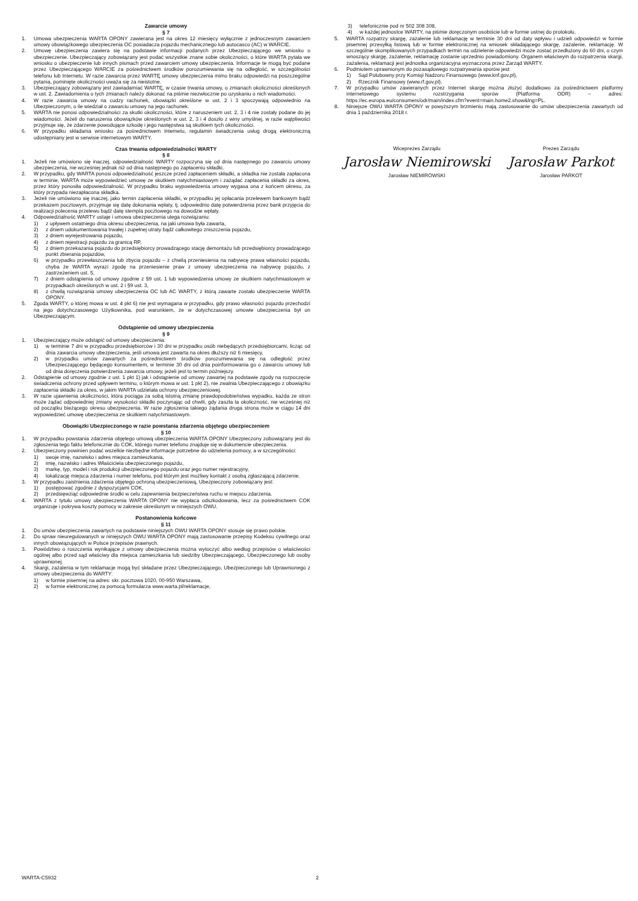Zawarcie umowy
§ 7
1. Umowa ubezpieczenia WARTA OPONY zawierana jest na okres 12 miesięcy wyłącznie z jednoczesnym zawarciem umowy obowiązkowego ubezpieczenia OC posiadacza pojazdu mechanicznego lub autocasco (AC) w WARCIE.
2. Umowę ubezpieczenia zawiera się na podstawie informacji podanych przez Ubezpieczającego we wniosku o ubezpieczenie. Ubezpieczający zobowiązany jest podać wszystkie znane sobie okoliczności, o które WARTA pytała we wniosku o ubezpieczenie lub innych pismach przed zawarciem umowy ubezpieczenia. Informacje te mogą być podane przez Ubezpieczającego WARCIE za pośrednictwem środków porozumiewania się na odległość, w szczególności telefonu lub Internetu. W razie zawarcia przez WARTĘ umowy ubezpieczenia mimo braku odpowiedzi na poszczególne pytania, pominięte okoliczności uważa się za nieistotne.
3. Ubezpieczający zobowiązany jest zawiadamiać WARTĘ, w czasie trwania umowy, o zmianach okoliczności określonych w ust. 2. Zawiadomienia o tych zmianach należy dokonać na piśmie niezwłocznie po uzyskaniu o nich wiadomości.
4. W razie zawarcia umowy na cudzy rachunek, obowiązki określone w ust. 2 i 3 spoczywają odpowiednio na Ubezpieczonym, o ile wiedział o zawarciu umowy na jego rachunek.
5. WARTA nie ponosi odpowiedzialności za skutki okoliczności, które z naruszeniem ust. 2, 3 i 4 nie zostały podane do jej wiadomości. Jeżeli do naruszenia obowiązków określonych w ust. 2, 3 i 4 doszło z winy umyślnej, w razie wątpliwości przyjmuje się, że zdarzenie powodujące szkodę i jego następstwa są skutkiem tych okoliczności.
6. W przypadku składania wniosku za pośrednictwem Internetu, regulamin świadczenia usług drogą elektroniczną udostępniany jest w serwisie internetowym WARTY.
Czas trwania odpowiedzialności WARTY
§ 8
1. Jeżeli nie umówiono się inaczej, odpowiedzialność WARTY rozpoczyna się od dnia następnego po zawarciu umowy ubezpieczenia, nie wcześniej jednak niż od dnia następnego po zapłaceniu składki.
2. W przypadku, gdy WARTA ponosi odpowiedzialność jeszcze przed zapłaceniem składki, a składka nie została zapłacona w terminie, WARTA może wypowiedzieć umowę ze skutkiem natychmiastowym i zażądać zapłacenia składki za okres, przez który ponosiła odpowiedzialność. W przypadku braku wypowiedzenia umowy wygasa ona z końcem okresu, za który przypada niezapłacona składka.
3. Jeżeli nie umówiono się inaczej, jako termin zapłacenia składki, w przypadku jej opłacania przelewem bankowym bądź przekazem pocztowym, przyjmuje się datę dokonania wpłaty, tj. odpowiednio datę potwierdzenia przez bank przyjęcia do realizacji polecenia przelewu bądź datę stempla pocztowego na dowodzie wpłaty.
4. Odpowiedzialność WARTY ustaje i umowa ubezpieczenia ulega rozwiązaniu:
1) z upływem ostatniego dnia okresu ubezpieczenia, na jaki umowa była zawarta,
2) z dniem udokumentowania trwałej i zupełnej utraty bądź całkowitego zniszczenia pojazdu,
3) z dniem wyrejestrowania pojazdu,
4) z dniem rejestracji pojazdu za granicą RP,
5) z dniem przekazania pojazdu do przedsiębiorcy prowadzącego stację demontażu lub przedsiębiorcy prowadzącego punkt zbierania pojazdów,
6) w przypadku przewłaszczenia lub zbycia pojazdu – z chwilą przeniesienia na nabywcę prawa własności pojazdu, chyba że WARTA wyrazi zgodę na przeniesienie praw z umowy ubezpieczenia na nabywcę pojazdu, z zastrzeżeniem ust. 5,
7) z dniem odstąpienia od umowy zgodnie z §9 ust. 1 lub wypowiedzenia umowy ze skutkiem natychmiastowym w przypadkach określonych w ust. 2 i §9 ust. 3,
8) z chwilą rozwiązania umowy ubezpieczenia OC lub AC WARTY, z którą zawarte zostało ubezpieczenie WARTA OPONY.
5. Zgoda WARTY, o której mowa w ust. 4 pkt 6) nie jest wymagana w przypadku, gdy prawo własności pojazdu przechodzi na jego dotychczasowego Użytkownika, pod warunkiem, że w dotychczasowej umowie ubezpieczenia był on Ubezpieczającym.
Odstąpienie od umowy ubezpieczenia
§ 9
1. Ubezpieczający może odstąpić od umowy ubezpieczenia:
1) w terminie 7 dni w przypadku przedsiębiorców i 30 dni w przypadku osób niebędących przedsiębiorcami, licząc od dnia zawarcia umowy ubezpieczenia, jeśli umowa jest zawarta na okres dłuższy niż 6 miesięcy,
2) w przypadku umów zawartych za pośrednictwem środków porozumiewania się na odległość przez Ubezpieczającego będącego konsumentem, w terminie 30 dni od dnia poinformowania go o zawarciu umowy lub od dnia doręczenia potwierdzenia zawarcia umowy, jeżeli jest to termin późniejszy.
2. Odstąpienie od umowy zgodnie z ust. 1 pkt 1) jak i odstąpienie od umowy zawartej na podstawie zgody na rozpoczęcie świadczenia ochrony przed upływem terminu, o którym mowa w ust. 1 pkt 2), nie zwalnia Ubezpieczającego z obowiązku zapłacenia składki za okres, w jakim WARTA udzielała ochrony ubezpieczeniowej.
3. W razie ujawnienia okoliczności, która pociąga za sobą istotną zmianę prawdopodobieństwa wypadku, każda ze stron może żądać odpowiedniej zmiany wysokości składki poczynając od chwili, gdy zaszła ta okoliczność, nie wcześniej niż od początku bieżącego okresu ubezpieczenia. W razie zgłoszenia takiego żądania druga strona może w ciągu 14 dni wypowiedzieć umowę ubezpieczenia ze skutkiem natychmiastowym.
Obowiązki Ubezpieczonego w razie powstania zdarzenia objętego ubezpieczeniem
§ 10
1. W przypadku powstania zdarzenia objętego umową ubezpieczenia WARTA OPONY Ubezpieczony zobowiązany jest do zgłoszenia tego faktu telefonicznie do COK, którego numer telefonu znajduje się w dokumencie ubezpieczenia.
2. Ubezpieczony powinien podać wszelkie niezbędne informacje potrzebne do udzielenia pomocy, a w szczególności:
1) swoje imię, nazwisko i adres miejsca zamieszkania,
2) imię, nazwisko i adres Właściciela ubezpieczonego pojazdu,
3) markę, typ, model i rok produkcji ubezpieczonego pojazdu oraz jego numer rejestracyjny,
4) lokalizację miejsca zdarzenia i numer telefonu, pod którym jest możliwy kontakt z osobą zgłaszającą zdarzenie.
3. W przypadku zaistnienia zdarzenia objętego ochroną ubezpieczeniową, Ubezpieczony zobowiązany jest:
1) postępować zgodnie z dyspozycjami COK,
2) przedsięwziąć odpowiednie środki w celu zapewnienia bezpieczeństwa ruchu w miejscu zdarzenia.
4. WARTA z tytułu umowy ubezpieczenia WARTA OPONY nie wypłaca odszkodowania, lecz za pośrednictwem COK organizuje i pokrywa koszty pomocy w zakresie określonym w niniejszych OWU.
Postanowienia końcowe
§ 11
1. Do umów ubezpieczenia zawartych na podstawie niniejszych OWU WARTA OPONY stosuje się prawo polskie.
2. Do spraw nieuregulowanych w niniejszych OWU WARTA OPONY mają zastosowanie przepisy Kodeksu cywilnego oraz innych obowiązujących w Polsce przepisów prawnych.
3. Powództwo o roszczenia wynikające z umowy ubezpieczenia można wytoczyć albo według przepisów o właściwości ogólnej albo przed sąd właściwy dla miejsca zamieszkania lub siedziby Ubezpieczającego, Ubezpieczonego lub osoby uprawnionej.
4. Skargi, zażalenia w tym reklamacje mogą być składane przez Ubezpieczającego, Ubezpieczonego lub Uprawnionego z umowy ubezpieczenia do WARTY:
1) w formie pisemnej na adres: skr. pocztowa 1020, 00-950 Warszawa,
2) w formie elektronicznej za pomocą formularza www.warta.pl/reklamacje,
3) telefonicznie pod nr 502 308 308,
4) w każdej jednostce WARTY, na piśmie doręczonym osobiście lub w formie ustnej do protokołu.
5. WARTA rozpatrzy skargę, zażalenie lub reklamację w terminie 30 dni od daty wpływu i udzieli odpowiedzi w formie pisemnej przesyłką listową lub w formie elektronicznej na wniosek składającego skargę, zażalenie, reklamację. W szczególnie skomplikowanych przypadkach termin na udzielenie odpowiedzi może zostać przedłużony do 60 dni, o czym wnoszący skargę, zażalenie, reklamację zostanie uprzednio powiadomiony. Organem właściwym do rozpatrzenia skargi, zażalenia, reklamacji jest jednostka organizacyjna wyznaczona przez Zarząd WARTY.
6. Podmiotem uprawnionym do pozasądowego rozpatrywania sporów jest:
1) Sąd Polubowny przy Komisji Nadzoru Finansowego (www.knf.gov.pl),
2) Rzecznik Finansowy (www.rf.gov.pl).
7. W przypadku umów zawieranych przez Internet skargę można złożyć dodatkowo za pośrednictwem platformy internetowego systemu rozstrzygania sporów (Platforma ODR) – adres: https://ec.europa.eu/consumers/odr/main/index.cfm?event=main.home2.show&lng=PL.
8. Niniejsze OWU WARTA OPONY w powyższym brzmieniu mają zastosowanie do umów ubezpieczenia zawartych od dnia 1 października 2018 r.
Wiceprezes Zarządu
Jarosław Niemirowski
Jarosław NIEMIROWSKI
Prezes Zarządu
Jarosław Parkot
Jarosław PARKOT
WARTA-C5932 2